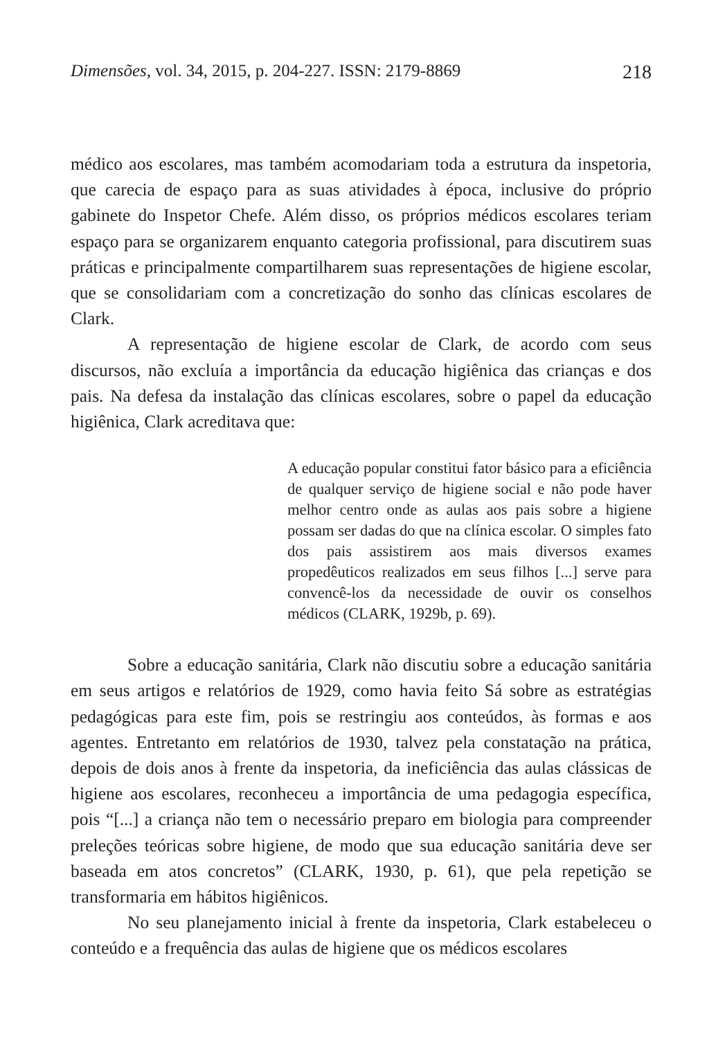Dimensões, vol. 34, 2015, p. 204-227. ISSN: 2179-8869 218
médico aos escolares, mas também acomodariam toda a estrutura da inspetoria, que carecia de espaço para as suas atividades à época, inclusive do próprio gabinete do Inspetor Chefe. Além disso, os próprios médicos escolares teriam espaço para se organizarem enquanto categoria profissional, para discutirem suas práticas e principalmente compartilharem suas representações de higiene escolar, que se consolidariam com a concretização do sonho das clínicas escolares de Clark.
A representação de higiene escolar de Clark, de acordo com seus discursos, não excluía a importância da educação higiênica das crianças e dos pais. Na defesa da instalação das clínicas escolares, sobre o papel da educação higiênica, Clark acreditava que:
A educação popular constitui fator básico para a eficiência de qualquer serviço de higiene social e não pode haver melhor centro onde as aulas aos pais sobre a higiene possam ser dadas do que na clínica escolar. O simples fato dos pais assistirem aos mais diversos exames propedêuticos realizados em seus filhos [...] serve para convencê-los da necessidade de ouvir os conselhos médicos (CLARK, 1929b, p. 69).
Sobre a educação sanitária, Clark não discutiu sobre a educação sanitária em seus artigos e relatórios de 1929, como havia feito Sá sobre as estratégias pedagógicas para este fim, pois se restringiu aos conteúdos, às formas e aos agentes. Entretanto em relatórios de 1930, talvez pela constatação na prática, depois de dois anos à frente da inspetoria, da ineficiência das aulas clássicas de higiene aos escolares, reconheceu a importância de uma pedagogia específica, pois “[...] a criança não tem o necessário preparo em biologia para compreender preleções teóricas sobre higiene, de modo que sua educação sanitária deve ser baseada em atos concretos” (CLARK, 1930, p. 61), que pela repetição se transformaria em hábitos higiênicos.
No seu planejamento inicial à frente da inspetoria, Clark estabeleceu o conteúdo e a frequência das aulas de higiene que os médicos escolares